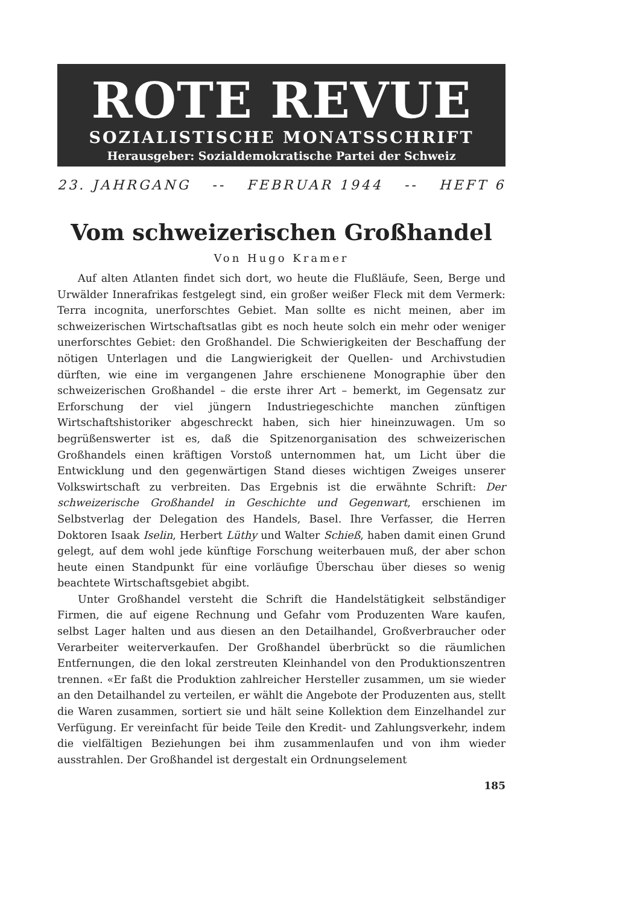ROTE REVUE
SOZIALISTISCHE MONATSSCHRIFT
Herausgeber: Sozialdemokratische Partei der Schweiz
23. JAHRGANG -- FEBRUAR 1944 -- HEFT 6
Vom schweizerischen Großhandel
Von Hugo Kramer
Auf alten Atlanten findet sich dort, wo heute die Flußläufe, Seen, Berge und Urwälder Innerafrikas festgelegt sind, ein großer weißer Fleck mit dem Vermerk: Terra incognita, unerforschtes Gebiet. Man sollte es nicht meinen, aber im schweizerischen Wirtschaftsatlas gibt es noch heute solch ein mehr oder weniger unerforschtes Gebiet: den Großhandel. Die Schwierigkeiten der Beschaffung der nötigen Unterlagen und die Langwierigkeit der Quellen- und Archivstudien dürften, wie eine im vergangenen Jahre erschienene Monographie über den schweizerischen Großhandel – die erste ihrer Art – bemerkt, im Gegensatz zur Erforschung der viel jüngern Industriegeschichte manchen zünftigen Wirtschaftshistoriker abgeschreckt haben, sich hier hineinzuwagen. Um so begrüßenswerter ist es, daß die Spitzenorganisation des schweizerischen Großhandels einen kräftigen Vorstoß unternommen hat, um Licht über die Entwicklung und den gegenwärtigen Stand dieses wichtigen Zweiges unserer Volkswirtschaft zu verbreiten. Das Ergebnis ist die erwähnte Schrift: Der schweizerische Großhandel in Geschichte und Gegenwart, erschienen im Selbstverlag der Delegation des Handels, Basel. Ihre Verfasser, die Herren Doktoren Isaak Iselin, Herbert Lüthy und Walter Schieß, haben damit einen Grund gelegt, auf dem wohl jede künftige Forschung weiterbauen muß, der aber schon heute einen Standpunkt für eine vorläufige Überschau über dieses so wenig beachtete Wirtschaftsgebiet abgibt.
Unter Großhandel versteht die Schrift die Handelstätigkeit selbständiger Firmen, die auf eigene Rechnung und Gefahr vom Produzenten Ware kaufen, selbst Lager halten und aus diesen an den Detailhandel, Großverbraucher oder Verarbeiter weiterverkaufen. Der Großhandel überbrückt so die räumlichen Entfernungen, die den lokal zerstreuten Kleinhandel von den Produktionszentren trennen. «Er faßt die Produktion zahlreicher Hersteller zusammen, um sie wieder an den Detailhandel zu verteilen, er wählt die Angebote der Produzenten aus, stellt die Waren zusammen, sortiert sie und hält seine Kollektion dem Einzelhandel zur Verfügung. Er vereinfacht für beide Teile den Kredit- und Zahlungsverkehr, indem die vielfältigen Beziehungen bei ihm zusammenlaufen und von ihm wieder ausstrahlen. Der Großhandel ist dergestalt ein Ordnungselement
185